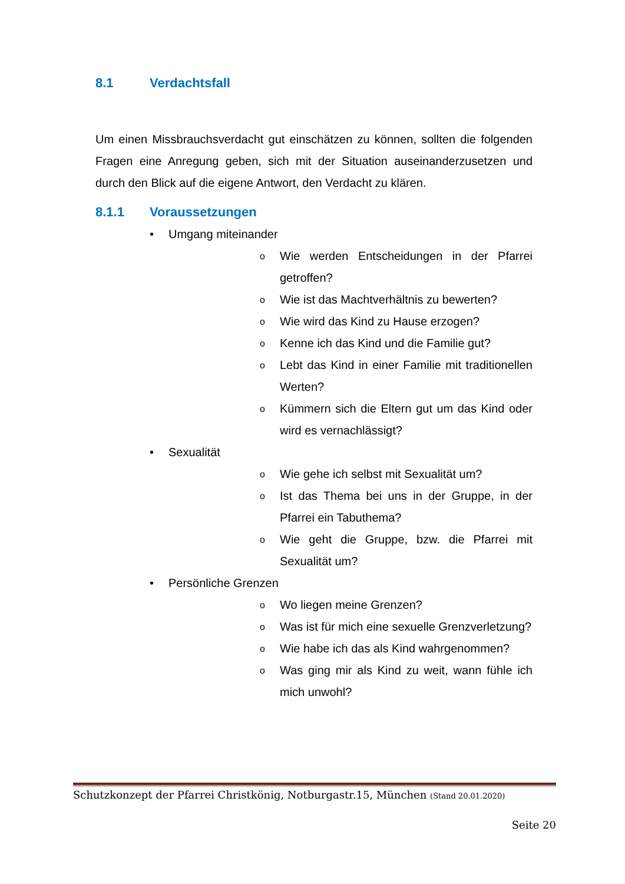8.1 Verdachtsfall
Um einen Missbrauchsverdacht gut einschätzen zu können, sollten die folgenden Fragen eine Anregung geben, sich mit der Situation auseinanderzusetzen und durch den Blick auf die eigene Antwort, den Verdacht zu klären.
8.1.1 Voraussetzungen
• Umgang miteinander
o Wie werden Entscheidungen in der Pfarrei getroffen?
o Wie ist das Machtverhältnis zu bewerten?
o Wie wird das Kind zu Hause erzogen?
o Kenne ich das Kind und die Familie gut?
o Lebt das Kind in einer Familie mit traditionellen Werten?
o Kümmern sich die Eltern gut um das Kind oder wird es vernachlässigt?
• Sexualität
o Wie gehe ich selbst mit Sexualität um?
o Ist das Thema bei uns in der Gruppe, in der Pfarrei ein Tabuthema?
o Wie geht die Gruppe, bzw. die Pfarrei mit Sexualität um?
• Persönliche Grenzen
o Wo liegen meine Grenzen?
o Was ist für mich eine sexuelle Grenzverletzung?
o Wie habe ich das als Kind wahrgenommen?
o Was ging mir als Kind zu weit, wann fühle ich mich unwohl?
Schutzkonzept der Pfarrei Christkönig, Notburgastr.15, München (Stand 20.01.2020)
Seite 20